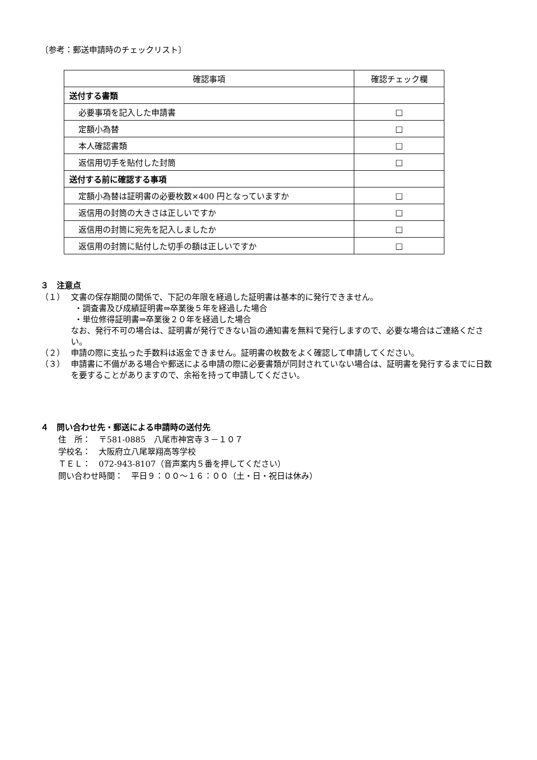〔参考：郵送申請時のチェックリスト〕
| 確認事項 | 確認チェック欄 |
| --- | --- |
| 送付する書類 | |
| 必要事項を記入した申請書 | □ |
| 定額小為替 | □ |
| 本人確認書類 | □ |
| 返信用切手を貼付した封筒 | □ |
| 送付する前に確認する事項 | |
| 定額小為替は証明書の必要枚数×400 円となっていますか | □ |
| 返信用の封筒の大きさは正しいですか | □ |
| 返信用の封筒に宛先を記入しましたか | □ |
| 返信用の封筒に貼付した切手の額は正しいですか | □ |
３　注意点
（１） 文書の保存期間の関係で、下記の年限を経過した証明書は基本的に発行できません。
・調査書及び成績証明書⇒卒業後５年を経過した場合
・単位修得証明書⇒卒業後２０年を経過した場合
なお、発行不可の場合は、証明書が発行できない旨の通知書を無料で発行しますので、必要な場合はご連絡ください。
（２） 申請の際に支払った手数料は返金できません。証明書の枚数をよく確認して申請してください。
（３） 申請書に不備がある場合や郵送による申請の際に必要書類が同封されていない場合は、証明書を発行するまでに日数を要することがありますので、余裕を持って申請してください。
４　問い合わせ先・郵送による申請時の送付先
住　所：　〒581-0885　八尾市神宮寺３－１０７
学校名：　大阪府立八尾翠翔高等学校
ＴＥＬ：　072-943-8107（音声案内５番を押してください）
問い合わせ時間：　平日９：００～１６：００（土・日・祝日は休み）